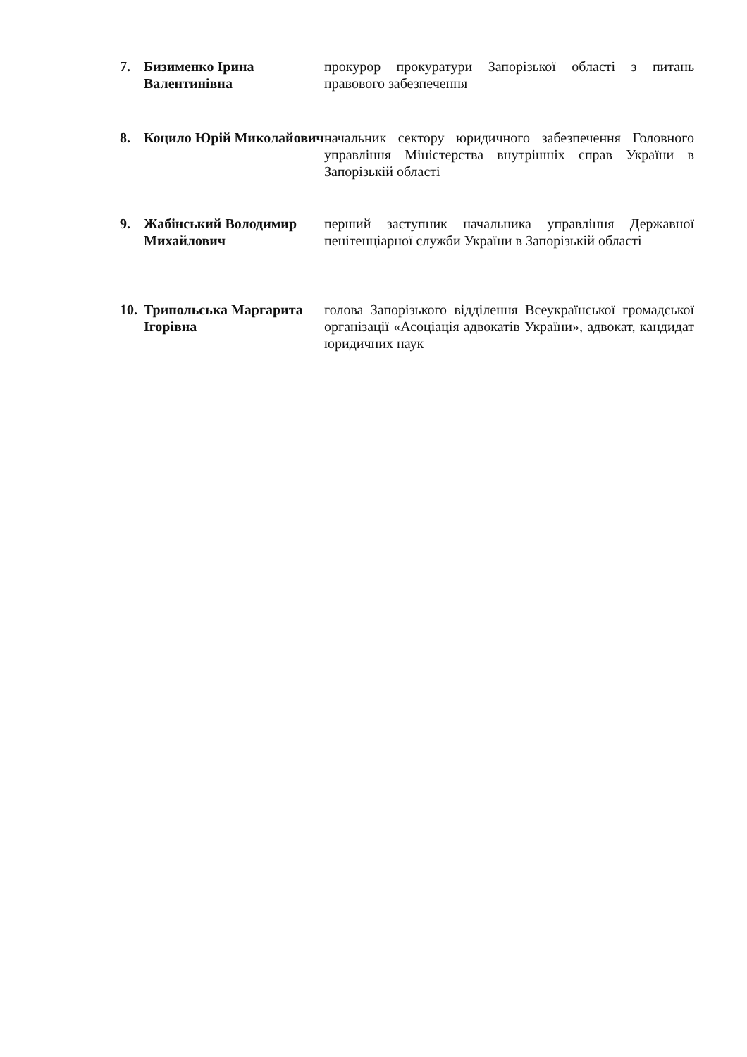7. Бизименко Ірина Валентинівна
прокурор прокуратури Запорізької області з питань правового забезпечення
8. Коцило Юрій Миколайович
начальник сектору юридичного забезпечення Головного управління Міністерства внутрішніх справ України в Запорізькій області
9. Жабінський Володимир Михайлович
перший заступник начальника управління Державної пенітенціарної служби України в Запорізькій області
10.
Трипольська Маргарита Ігорівна
голова Запорізького відділення Всеукраїнської громадської організації «Асоціація адвокатів України», адвокат, кандидат юридичних наук